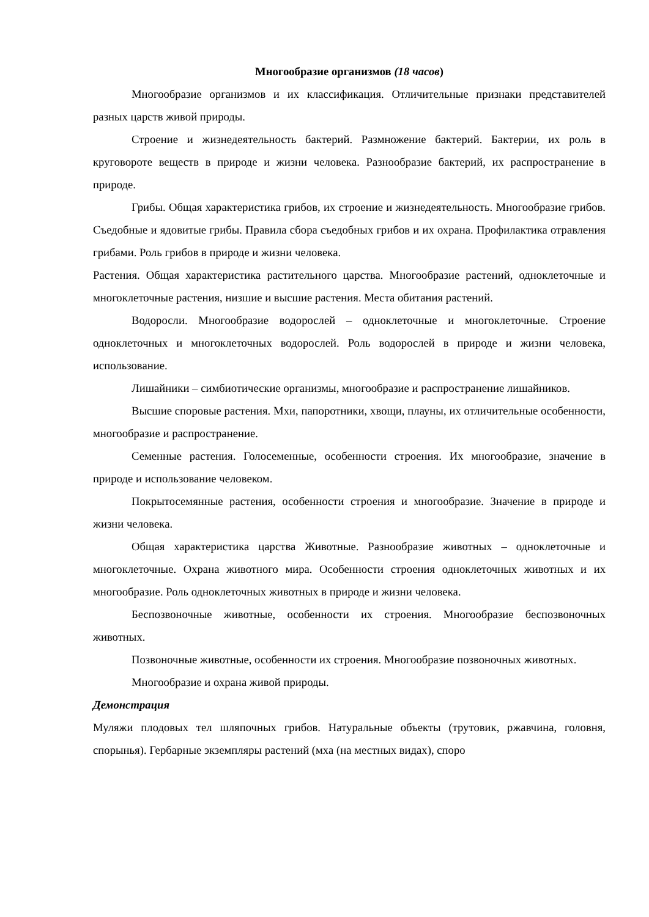Многообразие организмов (18 часов)
Многообразие организмов и их классификация. Отличительные признаки представителей разных царств живой природы.
Строение и жизнедеятельность бактерий. Размножение бактерий. Бактерии, их роль в круговороте веществ в природе и жизни человека. Разнообразие бактерий, их распространение в природе.
Грибы. Общая характеристика грибов, их строение и жизнедеятельность. Многообразие грибов. Съедобные и ядовитые грибы. Правила сбора съедобных грибов и их охрана. Профилактика отравления грибами. Роль грибов в природе и жизни человека.
Растения. Общая характеристика растительного царства. Многообразие растений, одноклеточные и многоклеточные растения, низшие и высшие растения. Места обитания растений.
Водоросли. Многообразие водорослей – одноклеточные и многоклеточные. Строение одноклеточных и многоклеточных водорослей. Роль водорослей в природе и жизни человека, использование.
Лишайники – симбиотические организмы, многообразие и распространение лишайников.
Высшие споровые растения. Мхи, папоротники, хвощи, плауны, их отличительные особенности, многообразие и распространение.
Семенные растения. Голосеменные, особенности строения. Их многообразие, значение в природе и использование человеком.
Покрытосемянные растения, особенности строения и многообразие. Значение в природе и жизни человека.
Общая характеристика царства Животные. Разнообразие животных – одноклеточные и многоклеточные. Охрана животного мира. Особенности строения одноклеточных животных и их многообразие. Роль одноклеточных животных в природе и жизни человека.
Беспозвоночные животные, особенности их строения. Многообразие беспозвоночных животных.
Позвоночные животные, особенности их строения. Многообразие позвоночных животных.
Многообразие и охрана живой природы.
Демонстрация
Муляжи плодовых тел шляпочных грибов. Натуральные объекты (трутовик, ржавчина, головня, спорынья). Гербарные экземпляры растений (мха (на местных видах), споро